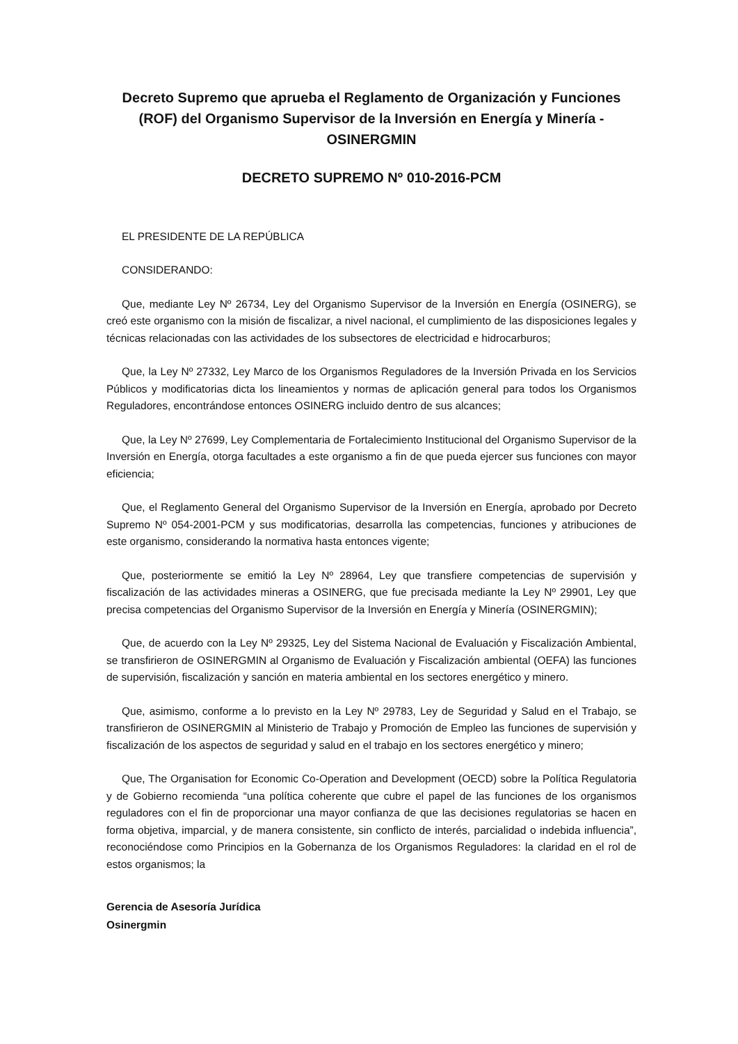Decreto Supremo que aprueba el Reglamento de Organización y Funciones (ROF) del Organismo Supervisor de la Inversión en Energía y Minería - OSINERGMIN
DECRETO SUPREMO Nº 010-2016-PCM
EL PRESIDENTE DE LA REPÚBLICA
CONSIDERANDO:
Que, mediante Ley Nº 26734, Ley del Organismo Supervisor de la Inversión en Energía (OSINERG), se creó este organismo con la misión de fiscalizar, a nivel nacional, el cumplimiento de las disposiciones legales y técnicas relacionadas con las actividades de los subsectores de electricidad e hidrocarburos;
Que, la Ley Nº 27332, Ley Marco de los Organismos Reguladores de la Inversión Privada en los Servicios Públicos y modificatorias dicta los lineamientos y normas de aplicación general para todos los Organismos Reguladores, encontrándose entonces OSINERG incluido dentro de sus alcances;
Que, la Ley Nº 27699, Ley Complementaria de Fortalecimiento Institucional del Organismo Supervisor de la Inversión en Energía, otorga facultades a este organismo a fin de que pueda ejercer sus funciones con mayor eficiencia;
Que, el Reglamento General del Organismo Supervisor de la Inversión en Energía, aprobado por Decreto Supremo Nº 054-2001-PCM y sus modificatorias, desarrolla las competencias, funciones y atribuciones de este organismo, considerando la normativa hasta entonces vigente;
Que, posteriormente se emitió la Ley Nº 28964, Ley que transfiere competencias de supervisión y fiscalización de las actividades mineras a OSINERG, que fue precisada mediante la Ley Nº 29901, Ley que precisa competencias del Organismo Supervisor de la Inversión en Energía y Minería (OSINERGMIN);
Que, de acuerdo con la Ley Nº 29325, Ley del Sistema Nacional de Evaluación y Fiscalización Ambiental, se transfirieron de OSINERGMIN al Organismo de Evaluación y Fiscalización ambiental (OEFA) las funciones de supervisión, fiscalización y sanción en materia ambiental en los sectores energético y minero.
Que, asimismo, conforme a lo previsto en la Ley Nº 29783, Ley de Seguridad y Salud en el Trabajo, se transfirieron de OSINERGMIN al Ministerio de Trabajo y Promoción de Empleo las funciones de supervisión y fiscalización de los aspectos de seguridad y salud en el trabajo en los sectores energético y minero;
Que, The Organisation for Economic Co-Operation and Development (OECD) sobre la Política Regulatoria y de Gobierno recomienda “una política coherente que cubre el papel de las funciones de los organismos reguladores con el fin de proporcionar una mayor confianza de que las decisiones regulatorias se hacen en forma objetiva, imparcial, y de manera consistente, sin conflicto de interés, parcialidad o indebida influencia”, reconociéndose como Principios en la Gobernanza de los Organismos Reguladores: la claridad en el rol de estos organismos; la
Gerencia de Asesoría Jurídica
Osinergmin